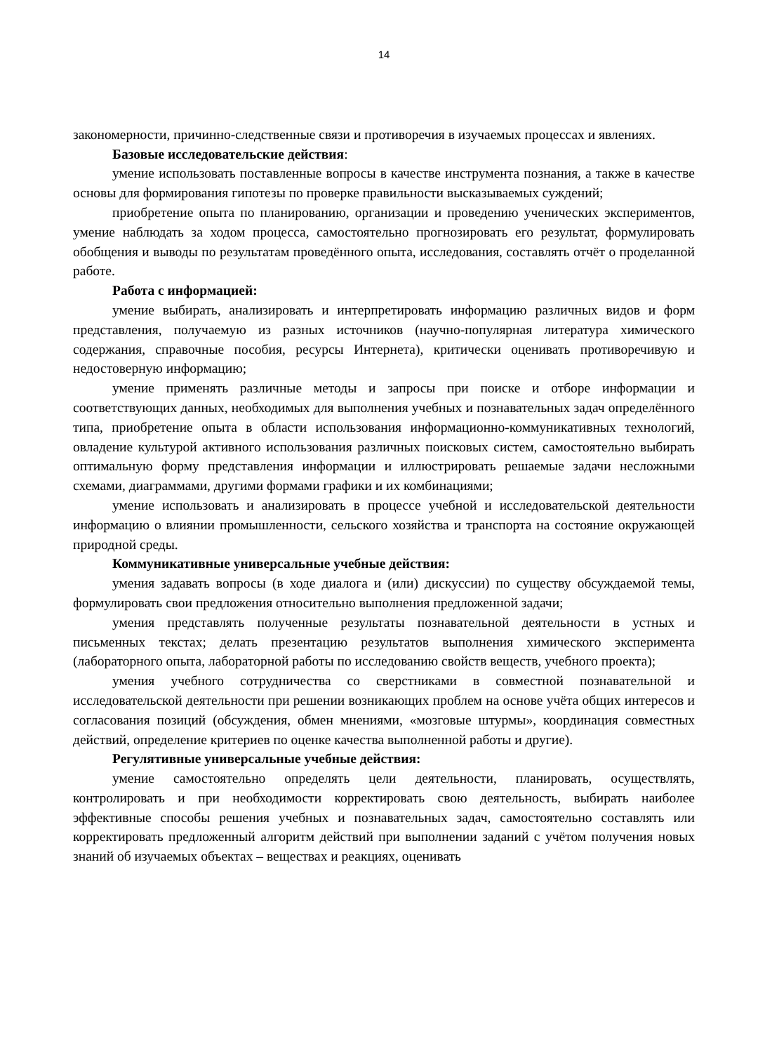14
закономерности, причинно-следственные связи и противоречия в изучаемых процессах и явлениях.
Базовые исследовательские действия:
умение использовать поставленные вопросы в качестве инструмента познания, а также в качестве основы для формирования гипотезы по проверке правильности высказываемых суждений;
приобретение опыта по планированию, организации и проведению ученических экспериментов, умение наблюдать за ходом процесса, самостоятельно прогнозировать его результат, формулировать обобщения и выводы по результатам проведённого опыта, исследования, составлять отчёт о проделанной работе.
Работа с информацией:
умение выбирать, анализировать и интерпретировать информацию различных видов и форм представления, получаемую из разных источников (научно-популярная литература химического содержания, справочные пособия, ресурсы Интернета), критически оценивать противоречивую и недостоверную информацию;
умение применять различные методы и запросы при поиске и отборе информации и соответствующих данных, необходимых для выполнения учебных и познавательных задач определённого типа, приобретение опыта в области использования информационно-коммуникативных технологий, овладение культурой активного использования различных поисковых систем, самостоятельно выбирать оптимальную форму представления информации и иллюстрировать решаемые задачи несложными схемами, диаграммами, другими формами графики и их комбинациями;
умение использовать и анализировать в процессе учебной и исследовательской деятельности информацию о влиянии промышленности, сельского хозяйства и транспорта на состояние окружающей природной среды.
Коммуникативные универсальные учебные действия:
умения задавать вопросы (в ходе диалога и (или) дискуссии) по существу обсуждаемой темы, формулировать свои предложения относительно выполнения предложенной задачи;
умения представлять полученные результаты познавательной деятельности в устных и письменных текстах; делать презентацию результатов выполнения химического эксперимента (лабораторного опыта, лабораторной работы по исследованию свойств веществ, учебного проекта);
умения учебного сотрудничества со сверстниками в совместной познавательной и исследовательской деятельности при решении возникающих проблем на основе учёта общих интересов и согласования позиций (обсуждения, обмен мнениями, «мозговые штурмы», координация совместных действий, определение критериев по оценке качества выполненной работы и другие).
Регулятивные универсальные учебные действия:
умение самостоятельно определять цели деятельности, планировать, осуществлять, контролировать и при необходимости корректировать свою деятельность, выбирать наиболее эффективные способы решения учебных и познавательных задач, самостоятельно составлять или корректировать предложенный алгоритм действий при выполнении заданий с учётом получения новых знаний об изучаемых объектах – веществах и реакциях, оценивать